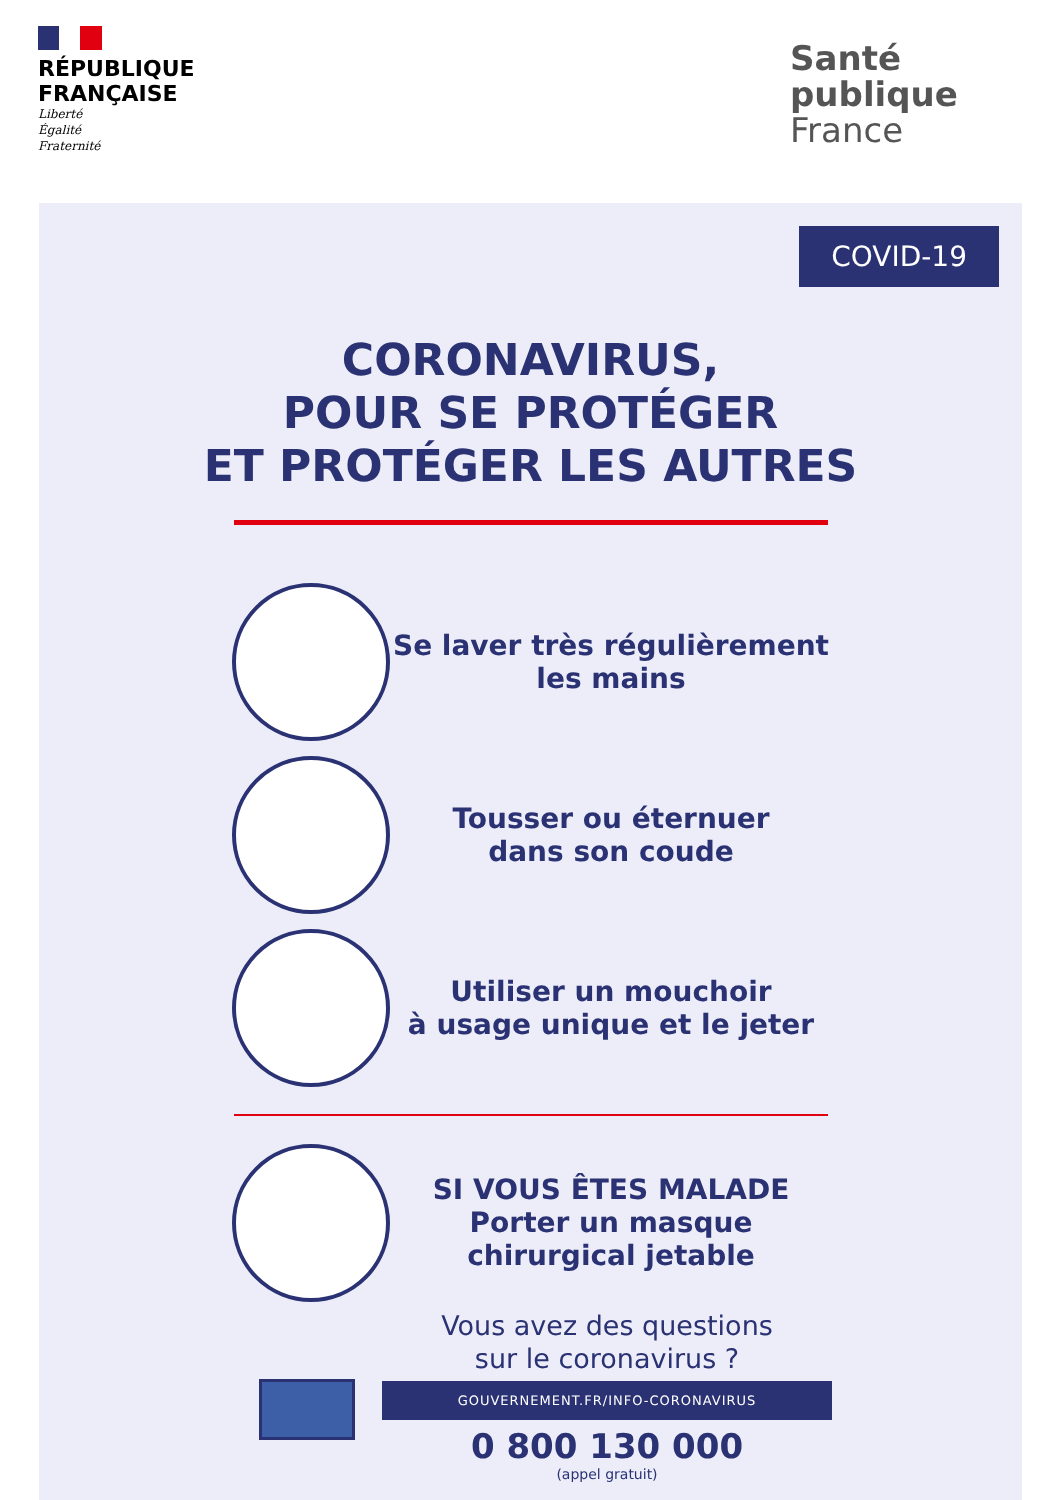RÉPUBLIQUE
FRANÇAISE
Liberté
Égalité
Fraternité
Santé
publique
France
COVID-19
CORONAVIRUS,
POUR SE PROTÉGER
ET PROTÉGER LES AUTRES
Se laver très régulièrement les mains
Tousser ou éternuer
dans son coude
Utiliser un mouchoir
à usage unique et le jeter
SI VOUS ÊTES MALADE
Porter un masque
chirurgical jetable
Vous avez des questions
sur le coronavirus ?
GOUVERNEMENT.FR/INFO-CORONAVIRUS
0 800 130 000
(appel gratuit)